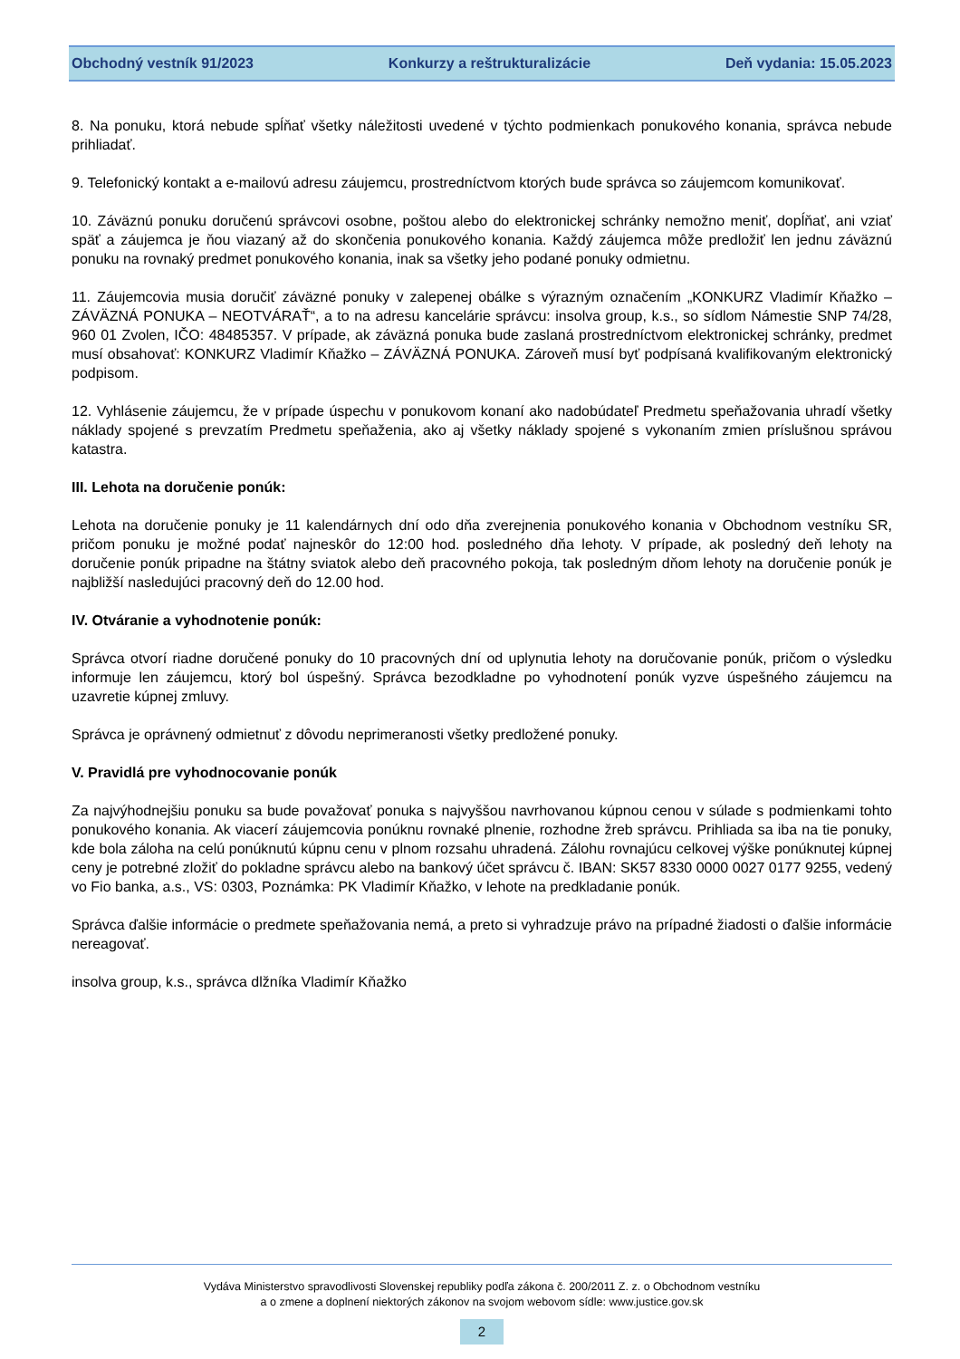Obchodný vestník 91/2023 Konkurzy a reštrukturalizácie Deň vydania: 15.05.2023
8. Na ponuku, ktorá nebude spĺňať všetky náležitosti uvedené v týchto podmienkach ponukového konania, správca nebude prihliadať.
9. Telefonický kontakt a e-mailovú adresu záujemcu, prostredníctvom ktorých bude správca so záujemcom komunikovať.
10. Záväznú ponuku doručenú správcovi osobne, poštou alebo do elektronickej schránky nemožno meniť, dopĺňať, ani vziať späť a záujemca je ňou viazaný až do skončenia ponukového konania. Každý záujemca môže predložiť len jednu záväznú ponuku na rovnaký predmet ponukového konania, inak sa všetky jeho podané ponuky odmietnu.
11. Záujemcovia musia doručiť záväzné ponuky v zalepenej obálke s výrazným označením „KONKURZ Vladimír Kňažko – ZÁVÄZNÁ PONUKA – NEOTVÁRAŤ“, a to na adresu kancelárie správcu: insolva group, k.s., so sídlom Námestie SNP 74/28, 960 01 Zvolen, IČO: 48485357. V prípade, ak záväzná ponuka bude zaslaná prostredníctvom elektronickej schránky, predmet musí obsahovať: KONKURZ Vladimír Kňažko – ZÁVÄZNÁ PONUKA. Zároveň musí byť podpísaná kvalifikovaným elektronický podpisom.
12. Vyhlásenie záujemcu, že v prípade úspechu v ponukovom konaní ako nadobúdateľ Predmetu speňažovania uhradí všetky náklady spojené s prevzatím Predmetu speňaženia, ako aj všetky náklady spojené s vykonaním zmien príslušnou správou katastra.
III. Lehota na doručenie ponúk:
Lehota na doručenie ponuky je 11 kalendárnych dní odo dňa zverejnenia ponukového konania v Obchodnom vestníku SR, pričom ponuku je možné podať najneskôr do 12:00 hod. posledného dňa lehoty. V prípade, ak posledný deň lehoty na doručenie ponúk pripadne na štátny sviatok alebo deň pracovného pokoja, tak posledným dňom lehoty na doručenie ponúk je najbližší nasledujúci pracovný deň do 12.00 hod.
IV. Otváranie a vyhodnotenie ponúk:
Správca otvorí riadne doručené ponuky do 10 pracovných dní od uplynutia lehoty na doručovanie ponúk, pričom o výsledku informuje len záujemcu, ktorý bol úspešný. Správca bezodkladne po vyhodnotení ponúk vyzve úspešného záujemcu na uzavretie kúpnej zmluvy.
Správca je oprávnený odmietnuť z dôvodu neprimeranosti všetky predložené ponuky.
V. Pravidlá pre vyhodnocovanie ponúk
Za najvýhodnejšiu ponuku sa bude považovať ponuka s najvyššou navrhovanou kúpnou cenou v súlade s podmienkami tohto ponukového konania. Ak viacerí záujemcovia ponúknu rovnaké plnenie, rozhodne žreb správcu. Prihliada sa iba na tie ponuky, kde bola záloha na celú ponúknutú kúpnu cenu v plnom rozsahu uhradená. Zálohu rovnajúcu celkovej výške ponúknutej kúpnej ceny je potrebné zložiť do pokladne správcu alebo na bankový účet správcu č. IBAN: SK57 8330 0000 0027 0177 9255, vedený vo Fio banka, a.s., VS: 0303, Poznámka: PK Vladimír Kňažko, v lehote na predkladanie ponúk.
Správca ďalšie informácie o predmete speňažovania nemá, a preto si vyhradzuje právo na prípadné žiadosti o ďalšie informácie nereagovať.
insolva group, k.s., správca dlžníka Vladimír Kňažko
Vydáva Ministerstvo spravodlivosti Slovenskej republiky podľa zákona č. 200/2011 Z. z. o Obchodnom vestníku
a o zmene a doplnení niektorých zákonov na svojom webovom sídle: www.justice.gov.sk
2